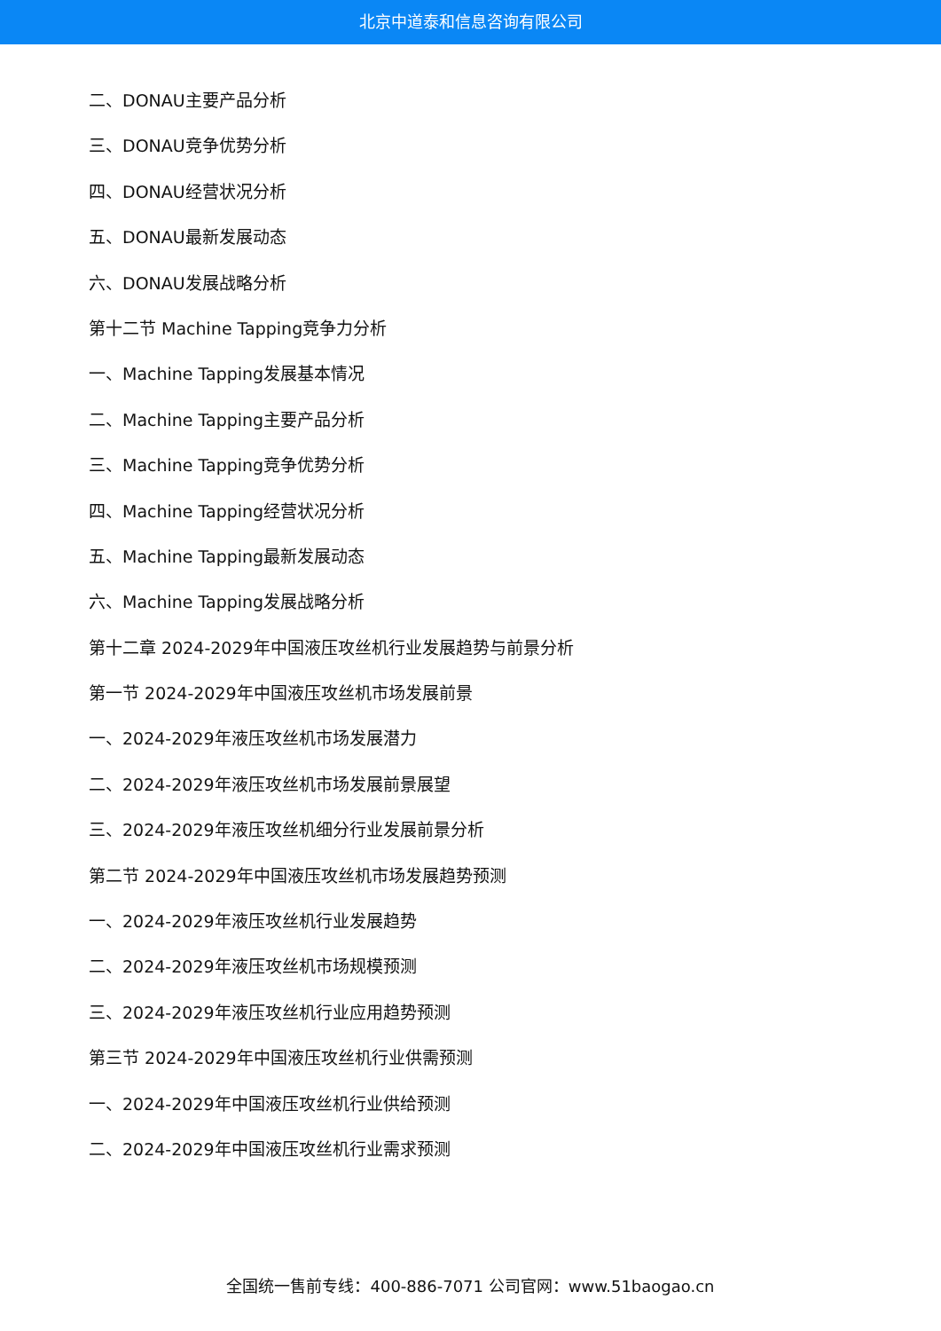北京中道泰和信息咨询有限公司
二、DONAU主要产品分析
三、DONAU竞争优势分析
四、DONAU经营状况分析
五、DONAU最新发展动态
六、DONAU发展战略分析
第十二节 Machine Tapping竞争力分析
一、Machine Tapping发展基本情况
二、Machine Tapping主要产品分析
三、Machine Tapping竞争优势分析
四、Machine Tapping经营状况分析
五、Machine Tapping最新发展动态
六、Machine Tapping发展战略分析
第十二章 2024-2029年中国液压攻丝机行业发展趋势与前景分析
第一节 2024-2029年中国液压攻丝机市场发展前景
一、2024-2029年液压攻丝机市场发展潜力
二、2024-2029年液压攻丝机市场发展前景展望
三、2024-2029年液压攻丝机细分行业发展前景分析
第二节 2024-2029年中国液压攻丝机市场发展趋势预测
一、2024-2029年液压攻丝机行业发展趋势
二、2024-2029年液压攻丝机市场规模预测
三、2024-2029年液压攻丝机行业应用趋势预测
第三节 2024-2029年中国液压攻丝机行业供需预测
一、2024-2029年中国液压攻丝机行业供给预测
二、2024-2029年中国液压攻丝机行业需求预测
全国统一售前专线：400-886-7071 公司官网：www.51baogao.cn